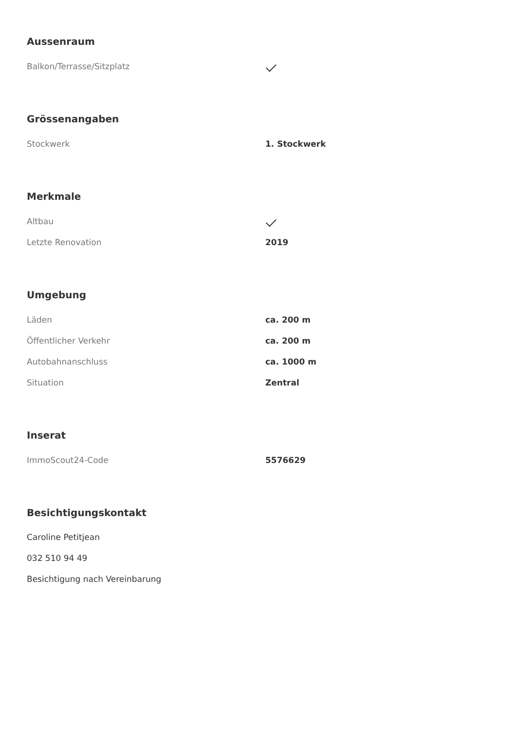Aussenraum
| Balkon/Terrasse/Sitzplatz | |
Grössenangaben
| Stockwerk | 1. Stockwerk |
Merkmale
| Altbau | |
| Letzte Renovation | 2019 |
Umgebung
| Läden | ca. 200 m |
| Öffentlicher Verkehr | ca. 200 m |
| Autobahnanschluss | ca. 1000 m |
| Situation | Zentral |
Inserat
| ImmoScout24-Code | 5576629 |
Besichtigungskontakt
Caroline Petitjean
032 510 94 49
Besichtigung nach Vereinbarung